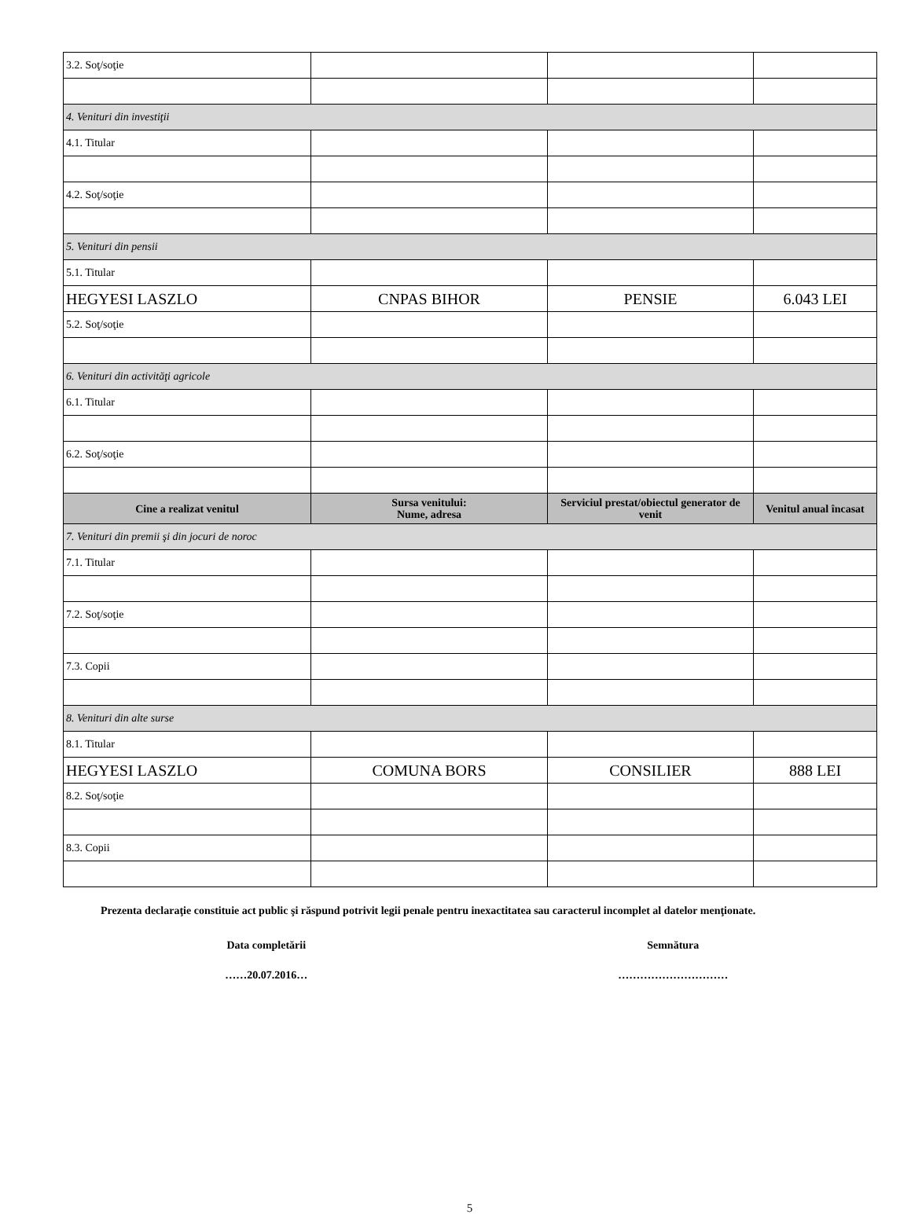| 3.2. Soţ/soţie | | | |
| 4. Venituri din investiţii | | | |
| 4.1. Titular | | | |
| 4.2. Soţ/soţie | | | |
| 5. Venituri din pensii | | | |
| 5.1. Titular | | | |
| HEGYESI LASZLO | CNPAS BIHOR | PENSIE | 6.043 LEI |
| 5.2. Soţ/soţie | | | |
| 6. Venituri din activităţi agricole | | | |
| 6.1. Titular | | | |
| 6.2. Soţ/soţie | | | |
| Cine a realizat venitul | Sursa venitului: Nume, adresa | Serviciul prestat/obiectul generator de venit | Venitul anual încasat |
| 7. Venituri din premii şi din jocuri de noroc | | | |
| 7.1. Titular | | | |
| 7.2. Soţ/soţie | | | |
| 7.3. Copii | | | |
| 8. Venituri din alte surse | | | |
| 8.1. Titular | | | |
| HEGYESI LASZLO | COMUNA BORS | CONSILIER | 888 LEI |
| 8.2. Soţ/soţie | | | |
| 8.3. Copii | | | |
Prezenta declaraţie constituie act public şi răspund potrivit legii penale pentru inexactitatea sau caracterul incomplet al datelor menţionate.
Data completării Semnătura
……20.07.2016… …………………………
5